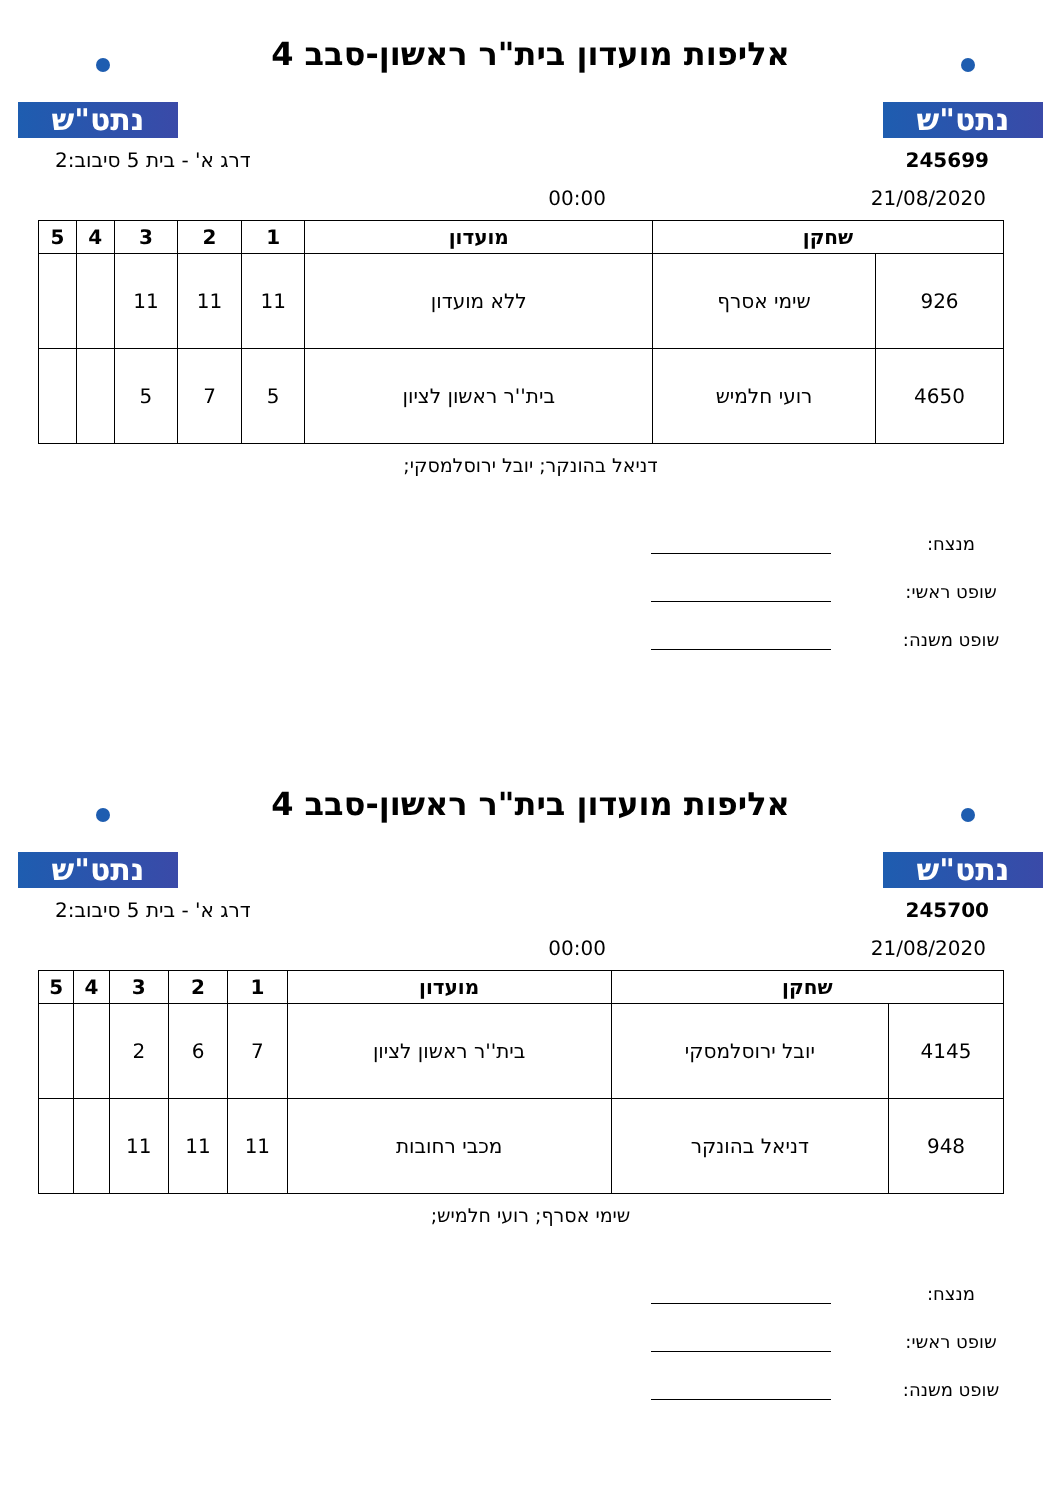נתט"ש
אליפות מועדון בית"ר ראשון-סבב 4
נתט"ש
245699 דרג א' - בית 5 סיבוב:2
21/08/2020 00:00
| שחקן | | מועדון | 1 | 2 | 3 | 4 | 5 |
| --- | --- | --- | --- | --- | --- | --- | --- |
| 926 | שימי אסרף | ללא מועדון | 11 | 11 | 11 | | |
| 4650 | רועי חלמיש | בית''ר ראשון לציון | 5 | 7 | 5 | | |
דניאל בהונקר; יובל ירוסלמסקי;
מנצח:
שופט ראשי:
שופט משנה:
נתט"ש
אליפות מועדון בית"ר ראשון-סבב 4
נתט"ש
245700 דרג א' - בית 5 סיבוב:2
21/08/2020 00:00
| שחקן | | מועדון | 1 | 2 | 3 | 4 | 5 |
| --- | --- | --- | --- | --- | --- | --- | --- |
| 4145 | יובל ירוסלמסקי | בית''ר ראשון לציון | 7 | 6 | 2 | | |
| 948 | דניאל בהונקר | מכבי רחובות | 11 | 11 | 11 | | |
שימי אסרף; רועי חלמיש;
מנצח:
שופט ראשי:
שופט משנה: